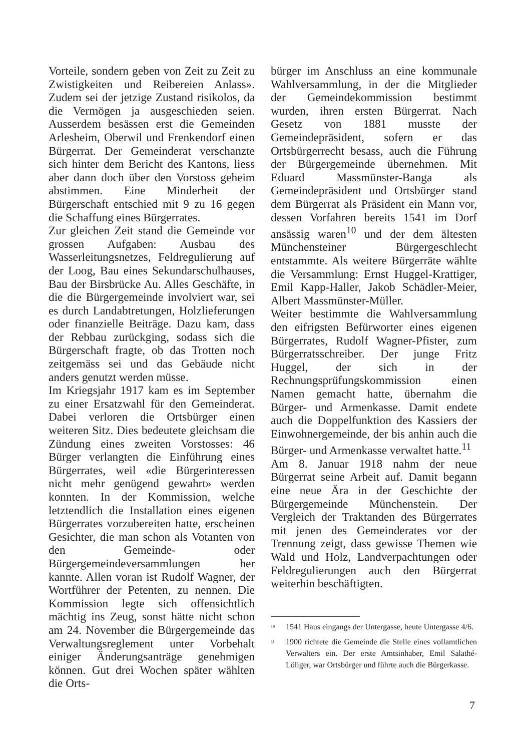Vorteile, sondern geben von Zeit zu Zeit zu Zwistigkeiten und Reibereien Anlass». Zudem sei der jetzige Zustand risikolos, da die Vermögen ja ausgeschieden seien. Ausserdem besässen erst die Gemeinden Arlesheim, Oberwil und Frenkendorf einen Bürgerrat. Der Gemeinderat verschanzte sich hinter dem Bericht des Kantons, liess aber dann doch über den Vorstoss geheim abstimmen. Eine Minderheit der Bürgerschaft entschied mit 9 zu 16 gegen die Schaffung eines Bürgerrates.
Zur gleichen Zeit stand die Gemeinde vor grossen Aufgaben: Ausbau des Wasserleitungsnetzes, Feldregulierung auf der Loog, Bau eines Sekundarschulhauses, Bau der Birsbrücke Au. Alles Geschäfte, in die die Bürgergemeinde involviert war, sei es durch Landabtretungen, Holzlieferungen oder finanzielle Beiträge. Dazu kam, dass der Rebbau zurückging, sodass sich die Bürgerschaft fragte, ob das Trotten noch zeitgemäss sei und das Gebäude nicht anders genutzt werden müsse.
Im Kriegsjahr 1917 kam es im September zu einer Ersatzwahl für den Gemeinderat. Dabei verloren die Ortsbürger einen weiteren Sitz. Dies bedeutete gleichsam die Zündung eines zweiten Vorstosses: 46 Bürger verlangten die Einführung eines Bürgerrates, weil «die Bürgerinteressen nicht mehr genügend gewahrt» werden konnten. In der Kommission, welche letztendlich die Installation eines eigenen Bürgerrates vorzubereiten hatte, erscheinen Gesichter, die man schon als Votanten von den Gemeinde- oder Bürgergemeindeversammlungen her kannte. Allen voran ist Rudolf Wagner, der Wortführer der Petenten, zu nennen. Die Kommission legte sich offensichtlich mächtig ins Zeug, sonst hätte nicht schon am 24. November die Bürgergemeinde das Verwaltungsreglement unter Vorbehalt einiger Änderungsanträge genehmigen können. Gut drei Wochen später wählten die Orts-
bürger im Anschluss an eine kommunale Wahlversammlung, in der die Mitglieder der Gemeindekommission bestimmt wurden, ihren ersten Bürgerrat. Nach Gesetz von 1881 musste der Gemeindepräsident, sofern er das Ortsbürgerrecht besass, auch die Führung der Bürgergemeinde übernehmen. Mit Eduard Massmünster-Banga als Gemeindepräsident und Ortsbürger stand dem Bürgerrat als Präsident ein Mann vor, dessen Vorfahren bereits 1541 im Dorf ansässig waren<sup>10</sup> und der dem ältesten Münchensteiner Bürgergeschlecht entstammte. Als weitere Bürgerräte wählte die Versammlung: Ernst Huggel-Krattiger, Emil Kapp-Haller, Jakob Schädler-Meier, Albert Massmünster-Müller.
Weiter bestimmte die Wahlversammlung den eifrigsten Befürworter eines eigenen Bürgerrates, Rudolf Wagner-Pfister, zum Bürgerratsschreiber. Der junge Fritz Huggel, der sich in der Rechnungsprüfungskommission einen Namen gemacht hatte, übernahm die Bürger- und Armenkasse. Damit endete auch die Doppelfunktion des Kassiers der Einwohnergemeinde, der bis anhin auch die Bürger- und Armenkasse verwaltet hatte.<sup>11</sup>
Am 8. Januar 1918 nahm der neue Bürgerrat seine Arbeit auf. Damit begann eine neue Ära in der Geschichte der Bürgergemeinde Münchenstein. Der Vergleich der Traktanden des Bürgerrates mit jenen des Gemeinderates vor der Trennung zeigt, dass gewisse Themen wie Wald und Holz, Landverpachtungen oder Feldregulierungen auch den Bürgerrat weiterhin beschäftigten.
<sup>10</sup> 1541 Haus eingangs der Untergasse, heute Untergasse 4/6.
<sup>11</sup> 1900 richtete die Gemeinde die Stelle eines vollamtlichen Verwalters ein. Der erste Amtsinhaber, Emil Salathé-Löliger, war Ortsbürger und führte auch die Bürgerkasse.
7